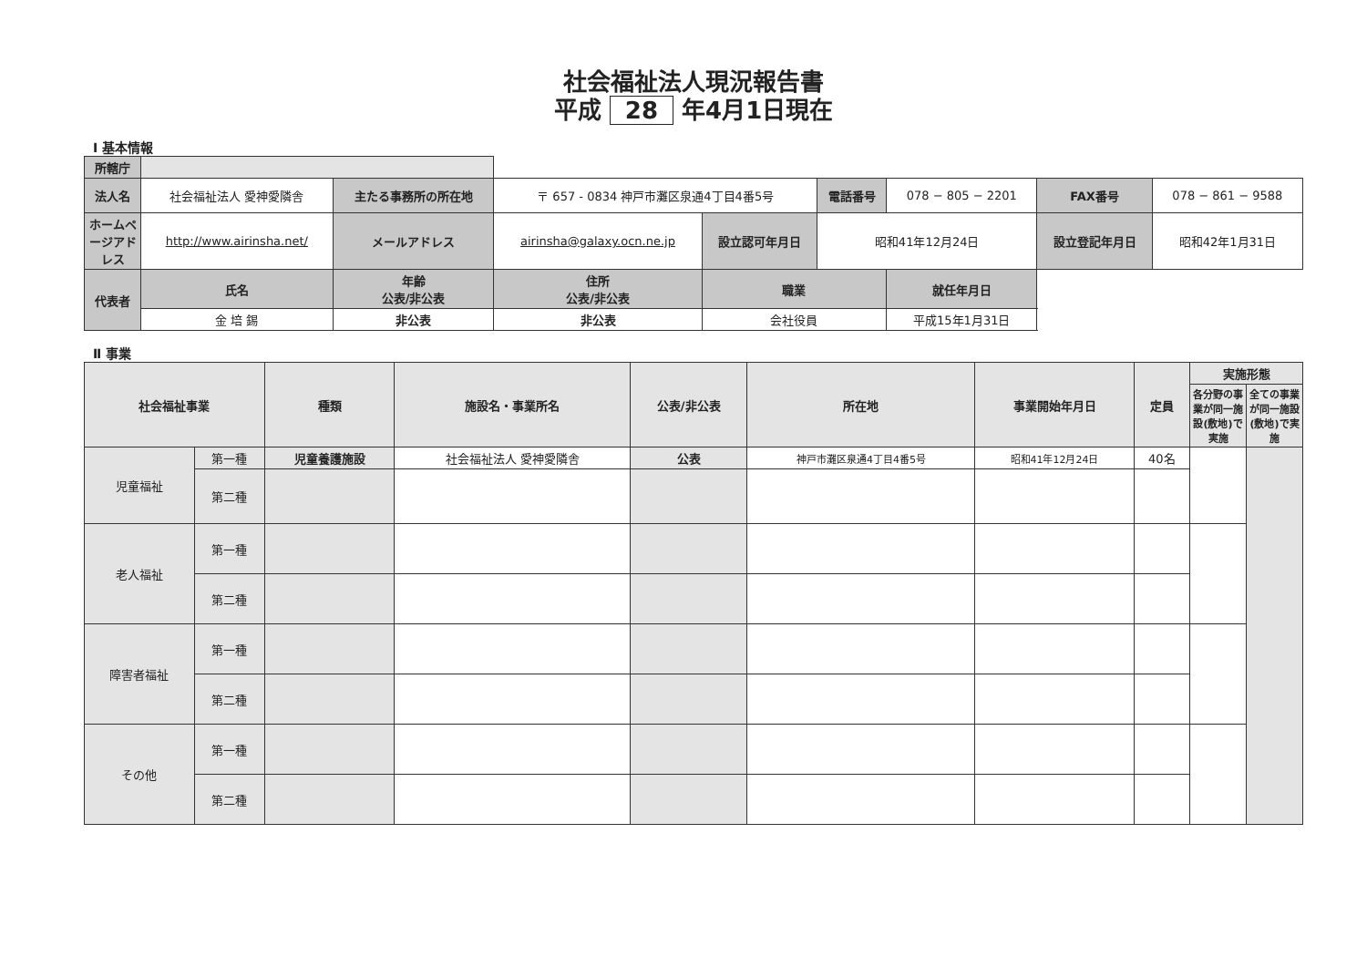社会福祉法人現況報告書
平成 28 年4月1日現在
Ⅰ 基本情報
| 所轄庁 | | | | | | | | |
| 法人名 | 社会福祉法人 愛神愛隣舎 | 主たる事務所の所在地 | 〒 657 - 0834 神戸市灘区泉通4丁目4番5号 | | 電話番号 | 078 − 805 − 2201 | FAX番号 | 078 − 861 − 9588 |
| ホームページアドレス | http://www.airinsha.net/ | メールアドレス | airinsha@galaxy.ocn.ne.jp | 設立認可年月日 | 昭和41年12月24日 | | 設立登記年月日 | 昭和42年1月31日 |
| 代表者 | 氏名 | 年齢 公表/非公表 | 住所 公表/非公表 | 職業 | | 就任年月日 | | |
| | 金 培 錫 | 非公表 | 非公表 | 会社役員 | | 平成15年1月31日 | | |
Ⅱ 事業
| 社会福祉事業 | | 種類 | 施設名・事業所名 | 公表/非公表 | 所在地 | 事業開始年月日 | 定員 | 実施形態 | |
| --- | --- | --- | --- | --- | --- | --- | --- | --- | --- |
| | | | | | | | | 各分野の事業が同一施設(敷地)で実施 | 全ての事業が同一施設(敷地)で実施 |
| 児童福祉 | 第一種 | 児童養護施設 | 社会福祉法人 愛神愛隣舎 | 公表 | 神戸市灘区泉通4丁目4番5号 | 昭和41年12月24日 | 40名 | | |
| | 第二種 | | | | | | | | |
| 老人福祉 | 第一種 | | | | | | | | |
| | 第二種 | | | | | | | | |
| 障害者福祉 | 第一種 | | | | | | | | |
| | 第二種 | | | | | | | | |
| その他 | 第一種 | | | | | | | | |
| | 第二種 | | | | | | | | |